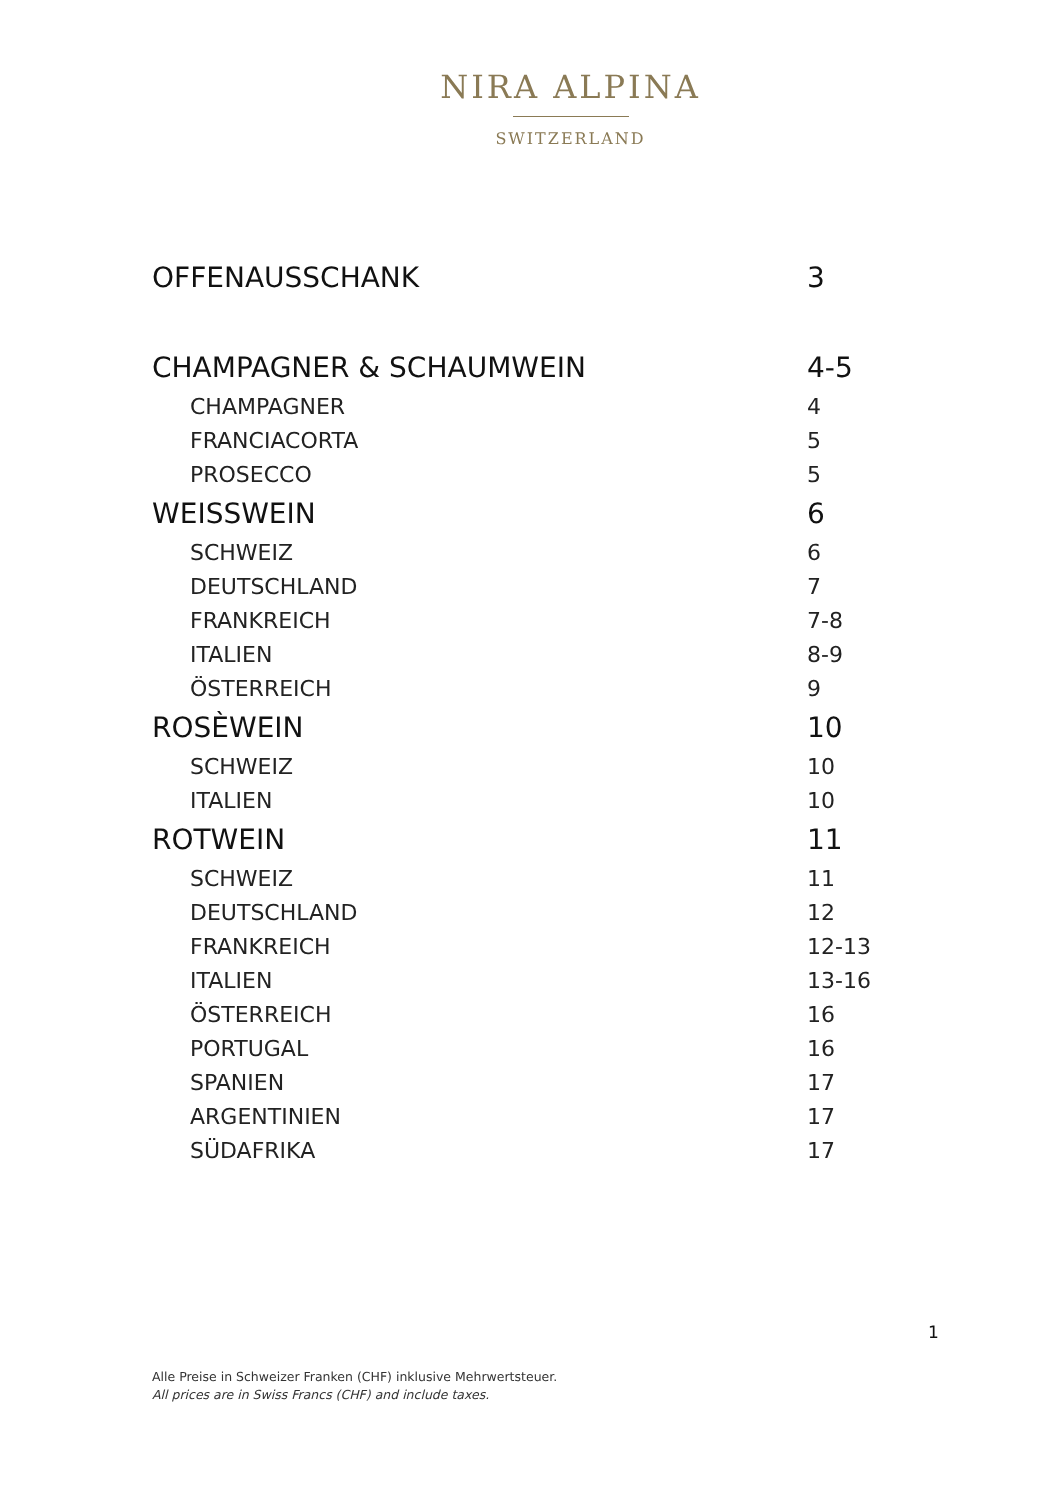NIRA ALPINA
SWITZERLAND
| OFFENAUSSCHANK | 3 |
| CHAMPAGNER & SCHAUMWEIN | 4-5 |
| CHAMPAGNER | 4 |
| FRANCIACORTA | 5 |
| PROSECCO | 5 |
| WEISSWEIN | 6 |
| SCHWEIZ | 6 |
| DEUTSCHLAND | 7 |
| FRANKREICH | 7-8 |
| ITALIEN | 8-9 |
| ÖSTERREICH | 9 |
| ROSÈWEIN | 10 |
| SCHWEIZ | 10 |
| ITALIEN | 10 |
| ROTWEIN | 11 |
| SCHWEIZ | 11 |
| DEUTSCHLAND | 12 |
| FRANKREICH | 12-13 |
| ITALIEN | 13-16 |
| ÖSTERREICH | 16 |
| PORTUGAL | 16 |
| SPANIEN | 17 |
| ARGENTINIEN | 17 |
| SÜDAFRIKA | 17 |
1
Alle Preise in Schweizer Franken (CHF) inklusive Mehrwertsteuer.
All prices are in Swiss Francs (CHF) and include taxes.